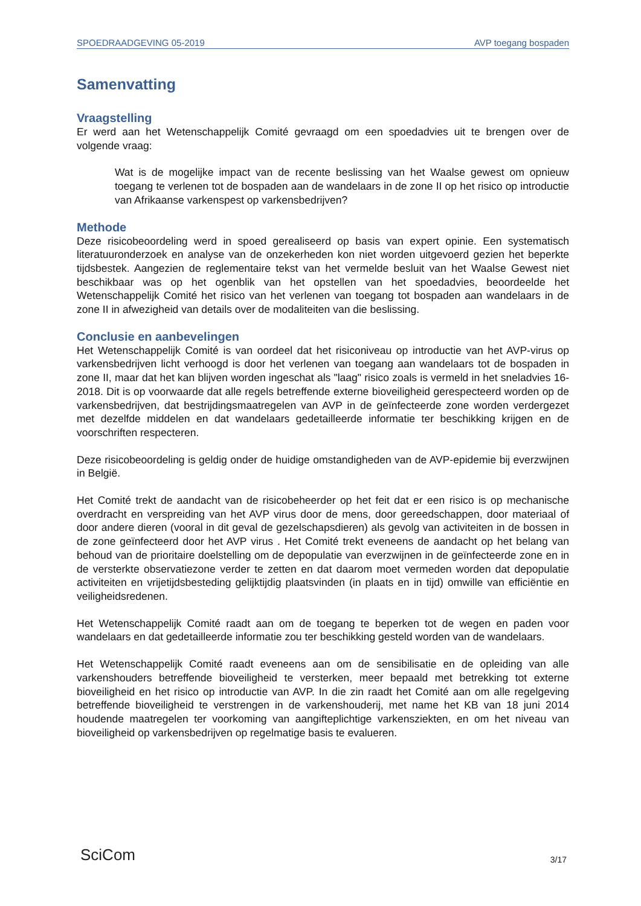SPOEDRAADGEVING 05-2019 AVP toegang bospaden
Samenvatting
Vraagstelling
Er werd aan het Wetenschappelijk Comité gevraagd om een spoedadvies uit te brengen over de volgende vraag:
Wat is de mogelijke impact van de recente beslissing van het Waalse gewest om opnieuw toegang te verlenen tot de bospaden aan de wandelaars in de zone II op het risico op introductie van Afrikaanse varkenspest op varkensbedrijven?
Methode
Deze risicobeoordeling werd in spoed gerealiseerd op basis van expert opinie. Een systematisch literatuuronderzoek en analyse van de onzekerheden kon niet worden uitgevoerd gezien het beperkte tijdsbestek. Aangezien de reglementaire tekst van het vermelde besluit van het Waalse Gewest niet beschikbaar was op het ogenblik van het opstellen van het spoedadvies, beoordeelde het Wetenschappelijk Comité het risico van het verlenen van toegang tot bospaden aan wandelaars in de zone II in afwezigheid van details over de modaliteiten van die beslissing.
Conclusie en aanbevelingen
Het Wetenschappelijk Comité is van oordeel dat het risiconiveau op introductie van het AVP-virus op varkensbedrijven licht verhoogd is door het verlenen van toegang aan wandelaars tot de bospaden in zone II, maar dat het kan blijven worden ingeschat als "laag" risico zoals is vermeld in het sneladvies 16-2018. Dit is op voorwaarde dat alle regels betreffende externe bioveiligheid gerespecteerd worden op de varkensbedrijven, dat bestrijdingsmaatregelen van AVP in de geïnfecteerde zone worden verdergezet met dezelfde middelen en dat wandelaars gedetailleerde informatie ter beschikking krijgen en de voorschriften respecteren.
Deze risicobeoordeling is geldig onder de huidige omstandigheden van de AVP-epidemie bij everzwijnen in België.
Het Comité trekt de aandacht van de risicobeheerder op het feit dat er een risico is op mechanische overdracht en verspreiding van het AVP virus door de mens, door gereedschappen, door materiaal of door andere dieren (vooral in dit geval de gezelschapsdieren) als gevolg van activiteiten in de bossen in de zone geïnfecteerd door het AVP virus . Het Comité trekt eveneens de aandacht op het belang van behoud van de prioritaire doelstelling om de depopulatie van everzwijnen in de geïnfecteerde zone en in de versterkte observatiezone verder te zetten en dat daarom moet vermeden worden dat depopulatie activiteiten en vrijetijdsbesteding gelijktijdig plaatsvinden (in plaats en in tijd) omwille van efficiëntie en veiligheidsredenen.
Het Wetenschappelijk Comité raadt aan om de toegang te beperken tot de wegen en paden voor wandelaars en dat gedetailleerde informatie zou ter beschikking gesteld worden van de wandelaars.
Het Wetenschappelijk Comité raadt eveneens aan om de sensibilisatie en de opleiding van alle varkenshouders betreffende bioveiligheid te versterken, meer bepaald met betrekking tot externe bioveiligheid en het risico op introductie van AVP. In die zin raadt het Comité aan om alle regelgeving betreffende bioveiligheid te verstrengen in de varkenshouderij, met name het KB van 18 juni 2014 houdende maatregelen ter voorkoming van aangifteplichtige varkensziekten, en om het niveau van bioveiligheid op varkensbedrijven op regelmatige basis te evalueren.
SciCom 3/17